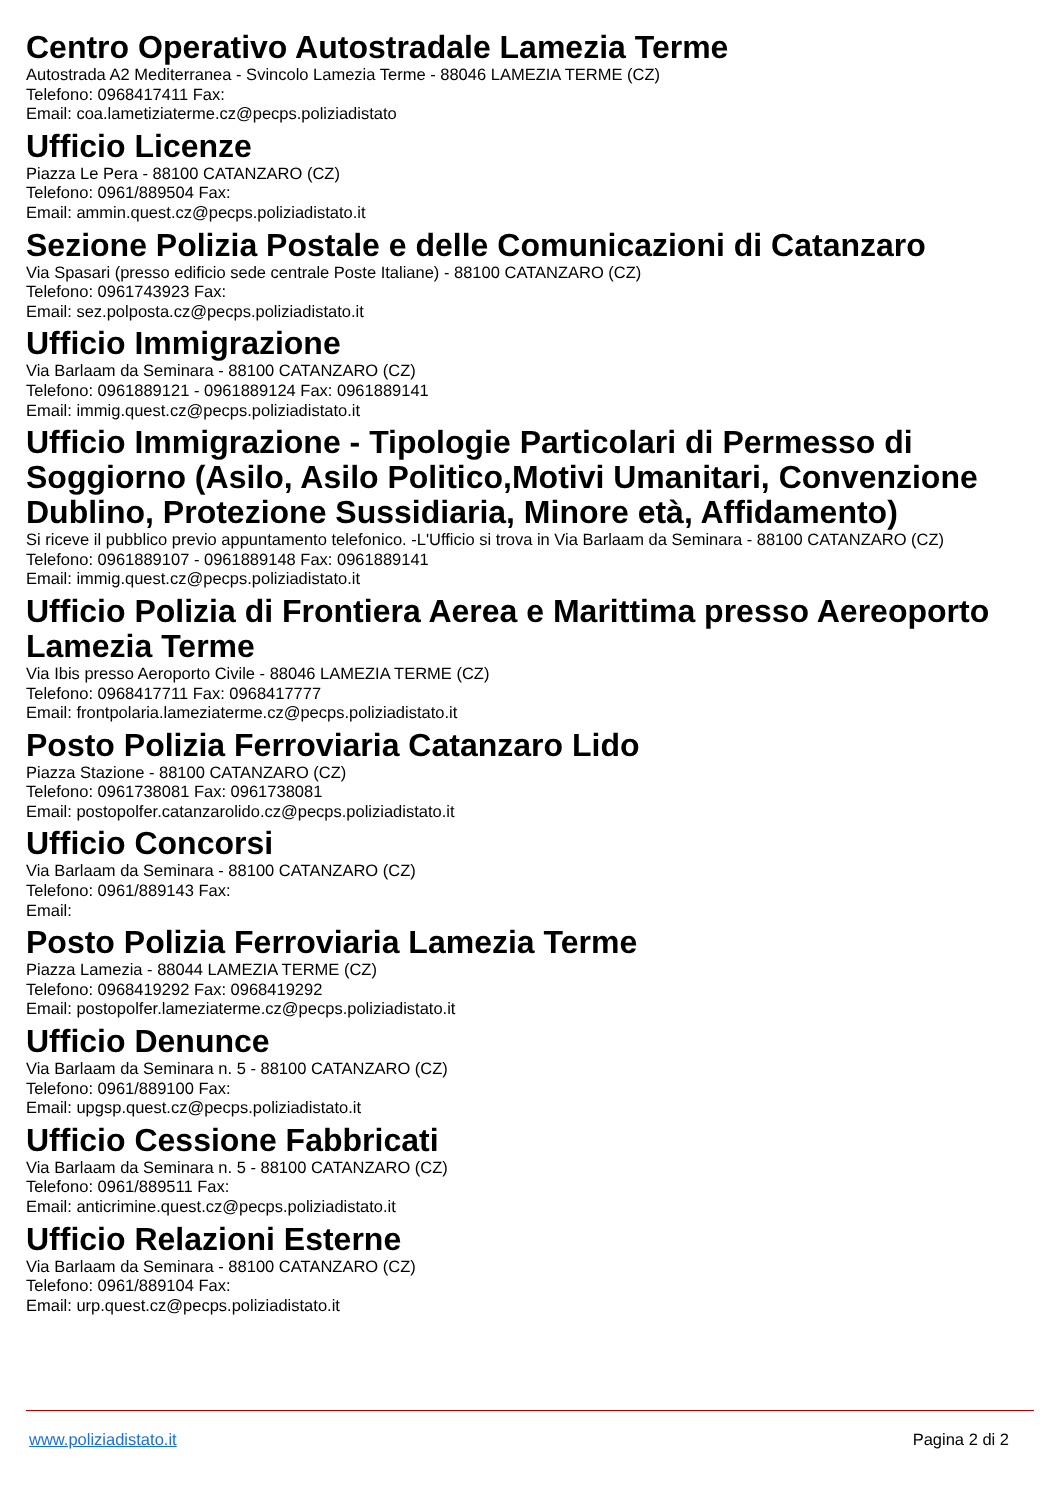Centro Operativo Autostradale Lamezia Terme
Autostrada A2 Mediterranea - Svincolo Lamezia Terme - 88046 LAMEZIA TERME (CZ)
Telefono: 0968417411 Fax:
Email: coa.lametiziaterme.cz@pecps.poliziadistato
Ufficio Licenze
Piazza Le Pera - 88100 CATANZARO (CZ)
Telefono: 0961/889504 Fax:
Email: ammin.quest.cz@pecps.poliziadistato.it
Sezione Polizia Postale e delle Comunicazioni di Catanzaro
Via Spasari (presso edificio sede centrale Poste Italiane) - 88100 CATANZARO (CZ)
Telefono: 0961743923 Fax:
Email: sez.polposta.cz@pecps.poliziadistato.it
Ufficio Immigrazione
Via Barlaam da Seminara - 88100 CATANZARO (CZ)
Telefono: 0961889121 - 0961889124 Fax: 0961889141
Email: immig.quest.cz@pecps.poliziadistato.it
Ufficio Immigrazione - Tipologie Particolari di Permesso di Soggiorno (Asilo, Asilo Politico,Motivi Umanitari, Convenzione Dublino, Protezione Sussidiaria, Minore età, Affidamento)
Si riceve il pubblico previo appuntamento telefonico. -L'Ufficio si trova in Via Barlaam da Seminara - 88100 CATANZARO (CZ)
Telefono: 0961889107 - 0961889148 Fax: 0961889141
Email: immig.quest.cz@pecps.poliziadistato.it
Ufficio Polizia di Frontiera Aerea e Marittima presso Aereoporto Lamezia Terme
Via Ibis presso Aeroporto Civile - 88046 LAMEZIA TERME (CZ)
Telefono: 0968417711 Fax: 0968417777
Email: frontpolaria.lameziaterme.cz@pecps.poliziadistato.it
Posto Polizia Ferroviaria Catanzaro Lido
Piazza Stazione - 88100 CATANZARO (CZ)
Telefono: 0961738081 Fax: 0961738081
Email: postopolfer.catanzarolido.cz@pecps.poliziadistato.it
Ufficio Concorsi
Via Barlaam da Seminara - 88100 CATANZARO (CZ)
Telefono: 0961/889143 Fax:
Email:
Posto Polizia Ferroviaria Lamezia Terme
Piazza Lamezia - 88044 LAMEZIA TERME (CZ)
Telefono: 0968419292 Fax: 0968419292
Email: postopolfer.lameziaterme.cz@pecps.poliziadistato.it
Ufficio Denunce
Via Barlaam da Seminara n. 5 - 88100 CATANZARO (CZ)
Telefono: 0961/889100 Fax:
Email: upgsp.quest.cz@pecps.poliziadistato.it
Ufficio Cessione Fabbricati
Via Barlaam da Seminara n. 5 - 88100 CATANZARO (CZ)
Telefono: 0961/889511 Fax:
Email: anticrimine.quest.cz@pecps.poliziadistato.it
Ufficio Relazioni Esterne
Via Barlaam da Seminara - 88100 CATANZARO (CZ)
Telefono: 0961/889104 Fax:
Email: urp.quest.cz@pecps.poliziadistato.it
www.poliziadistato.it Pagina 2 di 2